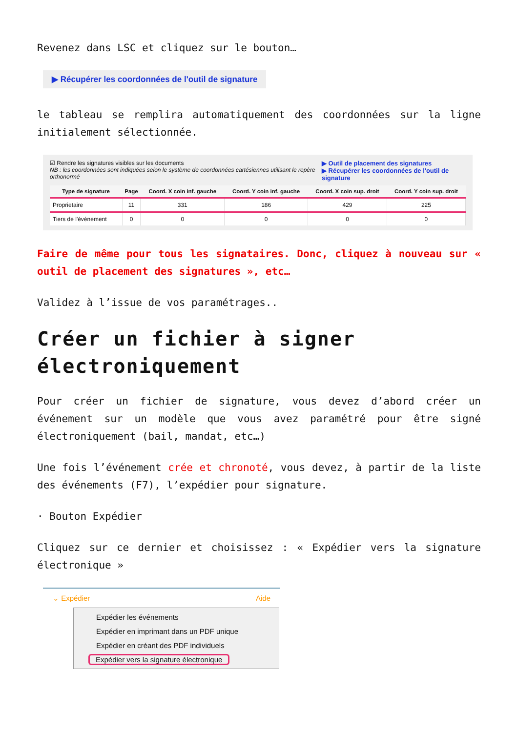Revenez dans LSC et cliquez sur le bouton…
▶ Récupérer les coordonnées de l'outil de signature
le tableau se remplira automatiquement des coordonnées sur la ligne initialement sélectionnée.
☑ Rendre les signatures visibles sur les documents
NB : les coordonnées sont indiquées selon le système de coordonnées cartésiennes utilisant le repère orthonormé
▶ Outil de placement des signatures
▶ Récupérer les coordonnées de l'outil de signature
| Type de signature | Page | Coord. X coin inf. gauche | Coord. Y coin inf. gauche | Coord. X coin sup. droit | Coord. Y coin sup. droit |
| --- | --- | --- | --- | --- | --- |
| Proprietaire | 11 | 331 | 186 | 429 | 225 |
| Tiers de l'événement | 0 | 0 | 0 | 0 | 0 |
Faire de même pour tous les signataires. Donc, cliquez à nouveau sur « outil de placement des signatures », etc…
Validez à l’issue de vos paramétrages..
Créer un fichier à signer électroniquement
Pour créer un fichier de signature, vous devez d’abord créer un événement sur un modèle que vous avez paramétré pour être signé électroniquement (bail, mandat, etc…)
Une fois l’événement crée et chronoté, vous devez, à partir de la liste des événements (F7), l’expédier pour signature.
· Bouton Expédier
Cliquez sur ce dernier et choisissez : « Expédier vers la signature électronique »
⌄ Expédier Aide
Expédier les événements
Expédier en imprimant dans un PDF unique
Expédier en créant des PDF individuels
Expédier vers la signature électronique